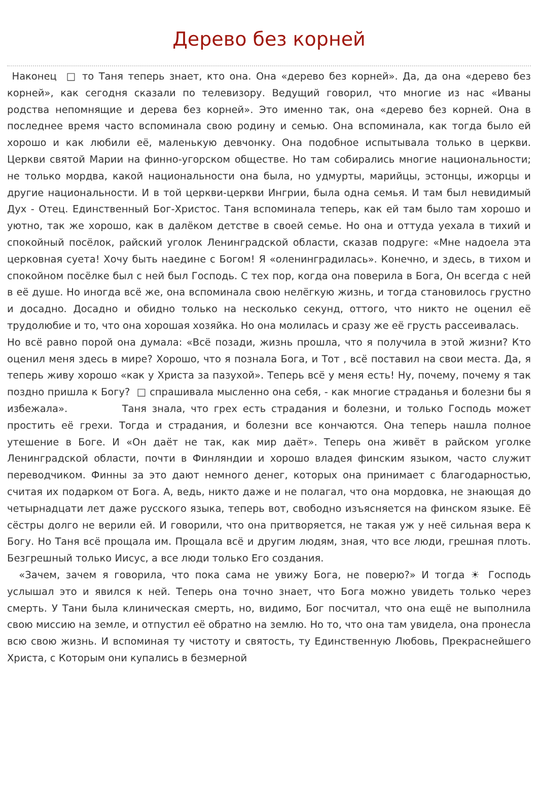Дерево без корней
Наконец □ то Таня теперь знает, кто она. Она «дерево без корней». Да, да она «дерево без корней», как сегодня сказали по телевизору. Ведущий говорил, что многие из нас «Иваны родства непомнящие и дерева без корней». Это именно так, она «дерево без корней. Она в последнее время часто вспоминала свою родину и семью. Она вспоминала, как тогда было ей хорошо и как любили её, маленькую девчонку. Она подобное испытывала только в церкви. Церкви святой Марии на финно-угорском обществе. Но там собирались многие национальности; не только мордва, какой национальности она была, но удмурты, марийцы, эстонцы, ижорцы и другие национальности. И в той церкви-церкви Ингрии, была одна семья. И там был невидимый Дух - Отец. Единственный Бог-Христос. Таня вспоминала теперь, как ей там было там хорошо и уютно, так же хорошо, как в далёком детстве в своей семье. Но она и оттуда уехала в тихий и спокойный посёлок, райский уголок Ленинградской области, сказав подруге: «Мне надоела эта церковная суета! Хочу быть наедине с Богом! Я «оленинградилась». Конечно, и здесь, в тихом и спокойном посёлке был с ней был Господь. С тех пор, когда она поверила в Бога, Он всегда с ней в её душе. Но иногда всё же, она вспоминала свою нелёгкую жизнь, и тогда становилось грустно и досадно. Досадно и обидно только на несколько секунд, оттого, что никто не оценил её трудолюбие и то, что она хорошая хозяйка. Но она молилась и сразу же её грусть рассеивалась.
Но всё равно порой она думала: «Всё позади, жизнь прошла, что я получила в этой жизни? Кто оценил меня здесь в мире? Хорошо, что я познала Бога, и Тот , всё поставил на свои места. Да, я теперь живу хорошо «как у Христа за пазухой». Теперь всё у меня есть! Ну, почему, почему я так поздно пришла к Богу? □ спрашивала мысленно она себя, - как многие страданья и болезни бы я избежала». Таня знала, что грех есть страдания и болезни, и только Господь может простить её грехи. Тогда и страдания, и болезни все кончаются. Она теперь нашла полное утешение в Боге. И «Он даёт не так, как мир даёт». Теперь она живёт в райском уголке Ленинградской области, почти в Финляндии и хорошо владея финским языком, часто служит переводчиком. Финны за это дают немного денег, которых она принимает с благодарностью, считая их подарком от Бога. А, ведь, никто даже и не полагал, что она мордовка, не знающая до четырнадцати лет даже русского языка, теперь вот, свободно изъясняется на финском языке. Её сёстры долго не верили ей. И говорили, что она притворяется, не такая уж у неё сильная вера к Богу. Но Таня всё прощала им. Прощала всё и другим людям, зная, что все люди, грешная плоть. Безгрешный только Иисус, а все люди только Его создания.
«Зачем, зачем я говорила, что пока сама не увижу Бога, не поверю?» И тогда ☀ Господь услышал это и явился к ней. Теперь она точно знает, что Бога можно увидеть только через смерть. У Тани была клиническая смерть, но, видимо, Бог посчитал, что она ещё не выполнила свою миссию на земле, и отпустил её обратно на землю. Но то, что она там увидела, она пронесла всю свою жизнь. И вспоминая ту чистоту и святость, ту Единственную Любовь, Прекраснейшего Христа, с Которым они купались в безмерной